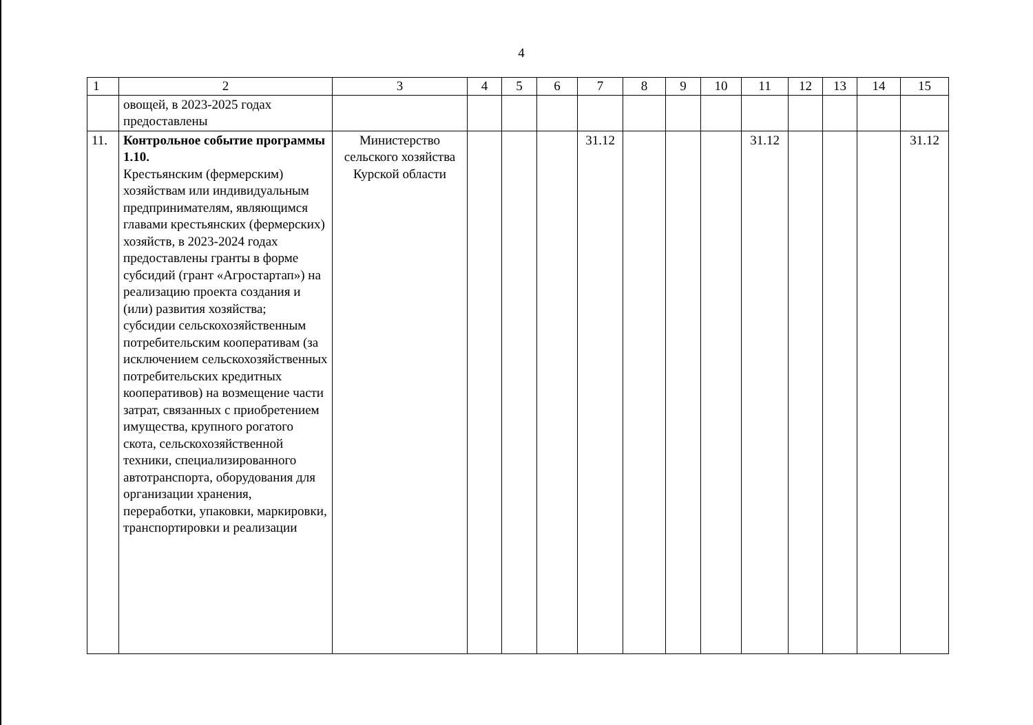4
| 1 | 2 | 3 | 4 | 5 | 6 | 7 | 8 | 9 | 10 | 11 | 12 | 13 | 14 | 15 |
| | овощей, в 2023-2025 годах предоставлены | | | | | | | | | | | | | |
| 11. | Контрольное событие программы 1.10. Крестьянским (фермерским) хозяйствам или индивидуальным предпринимателям, являющимся главами крестьянских (фермерских) хозяйств, в 2023-2024 годах предоставлены гранты в форме субсидий (грант «Агростартап») на реализацию проекта создания и (или) развития хозяйства; субсидии сельскохозяйственным потребительским кооперативам (за исключением сельскохозяйственных потребительских кредитных кооперативов) на возмещение части затрат, связанных с приобретением имущества, крупного рогатого скота, сельскохозяйственной техники, специализированного автотранспорта, оборудования для организации хранения, переработки, упаковки, маркировки, транспортировки и реализации | Министерство сельского хозяйства Курской области | | | | 31.12 | | | | 31.12 | | | | 31.12 |